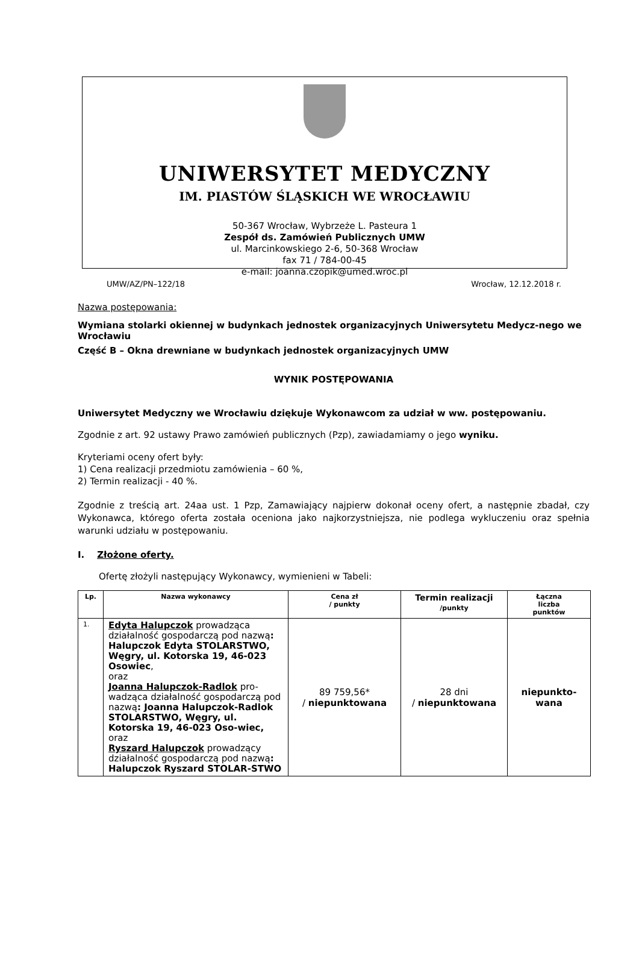UNIWERSYTET MEDYCZNY
IM. PIASTÓW ŚLĄSKICH WE WROCŁAWIU
50-367 Wrocław, Wybrzeże L. Pasteura 1
Zespół ds. Zamówień Publicznych UMW
ul. Marcinkowskiego 2-6, 50-368 Wrocław
fax 71 / 784-00-45
e-mail: joanna.czopik@umed.wroc.pl
UMW/AZ/PN–122/18 Wrocław, 12.12.2018 r.
Nazwa postępowania:
Wymiana stolarki okiennej w budynkach jednostek organizacyjnych Uniwersytetu Medycz-nego we Wrocławiu
Część B – Okna drewniane w budynkach jednostek organizacyjnych UMW
WYNIK POSTĘPOWANIA
Uniwersytet Medyczny we Wrocławiu dziękuje Wykonawcom za udział w ww. postępowaniu.
Zgodnie z art. 92 ustawy Prawo zamówień publicznych (Pzp), zawiadamiamy o jego wyniku.
Kryteriami oceny ofert były:
1) Cena realizacji przedmiotu zamówienia – 60 %,
2) Termin realizacji - 40 %.
Zgodnie z treścią art. 24aa ust. 1 Pzp, Zamawiający najpierw dokonał oceny ofert, a następnie zbadał, czy Wykonawca, którego oferta została oceniona jako najkorzystniejsza, nie podlega wykluczeniu oraz spełnia warunki udziału w postępowaniu.
I. Złożone oferty.
Ofertę złożyli następujący Wykonawcy, wymienieni w Tabeli:
| Lp. | Nazwa wykonawcy | Cena zł / punkty | Termin realizacji /punkty | Łączna liczba punktów |
| --- | --- | --- | --- | --- |
| 1. | Edyta Halupczok prowadząca działalność gospodarczą pod nazwą : Halupczok Edyta STOLARSTWO, Węgry, ul. Kotorska 19, 46-023 Osowiec , oraz Joanna Halupczok-Radlok pro-wadząca działalność gospodarczą pod nazwą : Joanna Halupczok-Radlok STOLARSTWO, Węgry, ul. Kotorska 19, 46-023 Oso-wiec, oraz Ryszard Halupczok prowadzący działalność gospodarczą pod nazwą : Halupczok Ryszard STOLAR-STWO | 89 759,56* / niepunktowana | 28 dni / niepunktowana | niepunkto- wana |